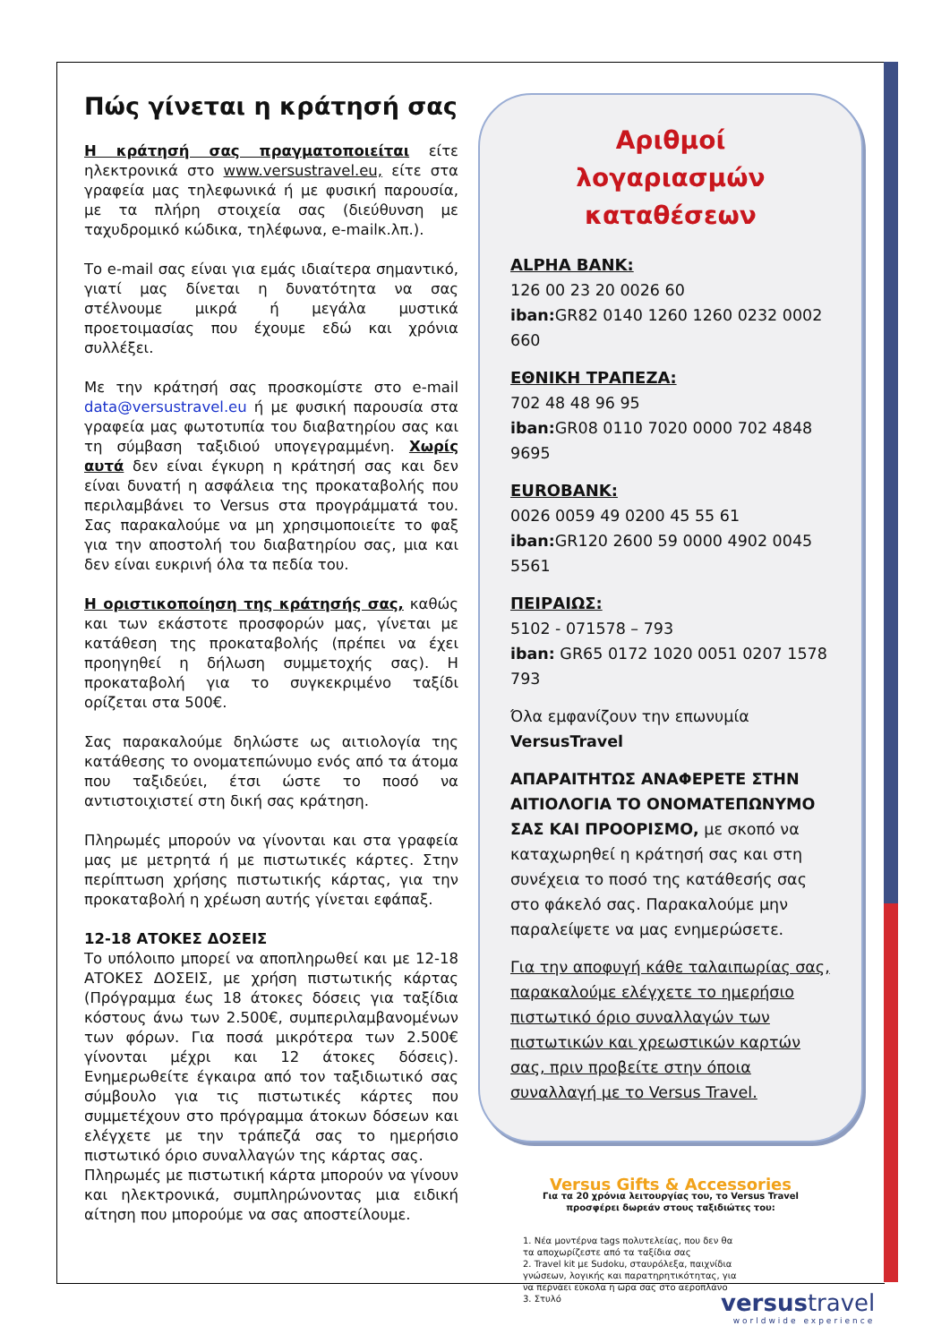Πώς γίνεται η κράτησή σας
Η κράτησή σας πραγματοποιείται είτε ηλεκτρονικά στο www.versustravel.eu, είτε στα γραφεία μας τηλεφωνικά ή με φυσική παρουσία, με τα πλήρη στοιχεία σας (διεύθυνση με ταχυδρομικό κώδικα, τηλέφωνα, e-mailκ.λπ.).
Το e-mail σας είναι για εμάς ιδιαίτερα σημαντικό, γιατί μας δίνεται η δυνατότητα να σας στέλνουμε μικρά ή μεγάλα μυστικά προετοιμασίας που έχουμε εδώ και χρόνια συλλέξει.
Με την κράτησή σας προσκομίστε στο e-mail data@versustravel.eu ή με φυσική παρουσία στα γραφεία μας φωτοτυπία του διαβατηρίου σας και τη σύμβαση ταξιδιού υπογεγραμμένη. Χωρίς αυτά δεν είναι έγκυρη η κράτησή σας και δεν είναι δυνατή η ασφάλεια της προκαταβολής που περιλαμβάνει το Versus στα προγράμματά του. Σας παρακαλούμε να μη χρησιμοποιείτε το φαξ για την αποστολή του διαβατηρίου σας, μια και δεν είναι ευκρινή όλα τα πεδία του.
Η οριστικοποίηση της κράτησής σας, καθώς και των εκάστοτε προσφορών μας, γίνεται με κατάθεση της προκαταβολής (πρέπει να έχει προηγηθεί η δήλωση συμμετοχής σας). Η προκαταβολή για το συγκεκριμένο ταξίδι ορίζεται στα 500€.
Σας παρακαλούμε δηλώστε ως αιτιολογία της κατάθεσης το ονοματεπώνυμο ενός από τα άτομα που ταξιδεύει, έτσι ώστε το ποσό να αντιστοιχιστεί στη δική σας κράτηση.
Πληρωμές μπορούν να γίνονται και στα γραφεία μας με μετρητά ή με πιστωτικές κάρτες. Στην περίπτωση χρήσης πιστωτικής κάρτας, για την προκαταβολή η χρέωση αυτής γίνεται εφάπαξ.
12-18 ΑΤΟΚΕΣ ΔΟΣΕΙΣ
Το υπόλοιπο μπορεί να αποπληρωθεί και με 12-18 ΑΤΟΚΕΣ ΔΟΣΕΙΣ, με χρήση πιστωτικής κάρτας (Πρόγραμμα έως 18 άτοκες δόσεις για ταξίδια κόστους άνω των 2.500€, συμπεριλαμβανομένων των φόρων. Για ποσά μικρότερα των 2.500€ γίνονται μέχρι και 12 άτοκες δόσεις). Ενημερωθείτε έγκαιρα από τον ταξιδιωτικό σας σύμβουλο για τις πιστωτικές κάρτες που συμμετέχουν στο πρόγραμμα άτοκων δόσεων και ελέγχετε με την τράπεζά σας το ημερήσιο πιστωτικό όριο συναλλαγών της κάρτας σας.
Πληρωμές με πιστωτική κάρτα μπορούν να γίνουν και ηλεκτρονικά, συμπληρώνοντας μια ειδική αίτηση που μπορούμε να σας αποστείλουμε.
Αριθμοί
λογαριασμών
καταθέσεων
ALPHA BANK:
126 00 23 20 0026 60
iban: GR82 0140 1260 1260 0232 0002 660
ΕΘΝΙΚΗ ΤΡΑΠΕΖΑ:
702 48 48 96 95
iban: GR08 0110 7020 0000 702 4848 9695
EUROBANK:
0026 0059 49 0200 45 55 61
iban: GR120 2600 59 0000 4902 0045 5561
ΠΕΙΡΑΙΩΣ:
5102 - 071578 – 793
iban: GR65 0172 1020 0051 0207 1578 793
Όλα εμφανίζουν την επωνυμία
VersusTravel
ΑΠΑΡΑΙΤΗΤΩΣ ΑΝΑΦΕΡΕΤΕ ΣΤΗΝ ΑΙΤΙΟΛΟΓΙΑ ΤΟ ΟΝΟΜΑΤΕΠΩΝΥΜΟ ΣΑΣ ΚΑΙ ΠΡΟΟΡΙΣΜΟ, με σκοπό να καταχωρηθεί η κράτησή σας και στη συνέχεια το ποσό της κατάθεσής σας στο φάκελό σας. Παρακαλούμε μην παραλείψετε να μας ενημερώσετε.
Για την αποφυγή κάθε ταλαιπωρίας σας, παρακαλούμε ελέγχετε το ημερήσιο πιστωτικό όριο συναλλαγών των πιστωτικών και χρεωστικών καρτών σας, πριν προβείτε στην όποια συναλλαγή με το Versus Travel.
Versus Gifts & Accessories
Για τα 20 χρόνια λειτουργίας του, το Versus Travel προσφέρει δωρεάν στους ταξιδιώτες του:
1. Νέα μοντέρνα tags πολυτελείας, που δεν θα τα αποχωρίζεστε από τα ταξίδια σας
2. Travel kit με Sudoku, σταυρόλεξα, παιχνίδια γνώσεων, λογικής και παρατηρητικότητας, για να περνάει εύκολα η ώρα σας στο αεροπλάνο
3. Στυλό
versustravel
worldwide experience